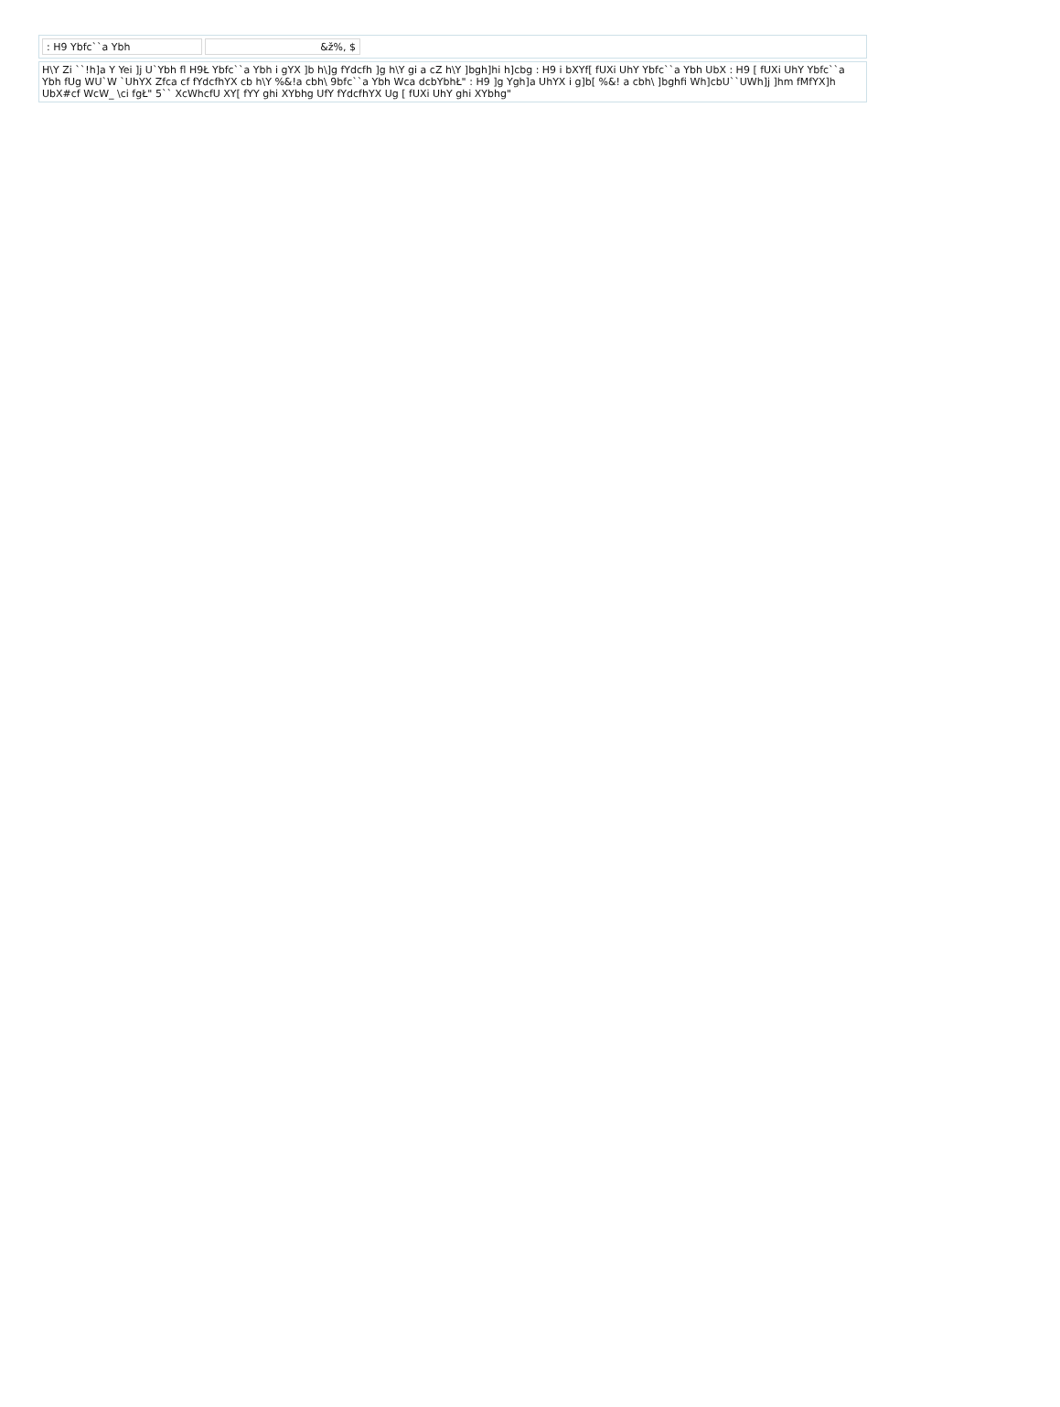| : H9 Ybfc``a Ybh | &ž%, $ | |
H\Y Zi ``!h]a Y Yei ]j U`Ybh fl H9Ł Ybfc``a Ybh i gYX ]b h\]g fYdcfh ]g h\Y gi a cZ h\Y ]bgh]hi h]cbg : H9 i bXYf[ fUXi UhY Ybfc``a Ybh UbX : H9 [ fUXi UhY Ybfc``a Ybh fUg WU`W `UhYX Zfca cf fYdcfhYX cb h\Y %&!a cbh\ 9bfc``a Ybh Wca dcbYbhŁ" : H9 ]g Ygh]a UhYX i g]b[ %&! a cbh\ ]bghfi Wh]cbU``UWh]j ]hm fMfYX]h UbX#cf WcW_ \ci fgŁ" 5`` XcWhcfU XY[ fYY ghi XYbhg UfY fYdcfhYX Ug [ fUXi UhY ghi XYbhg"